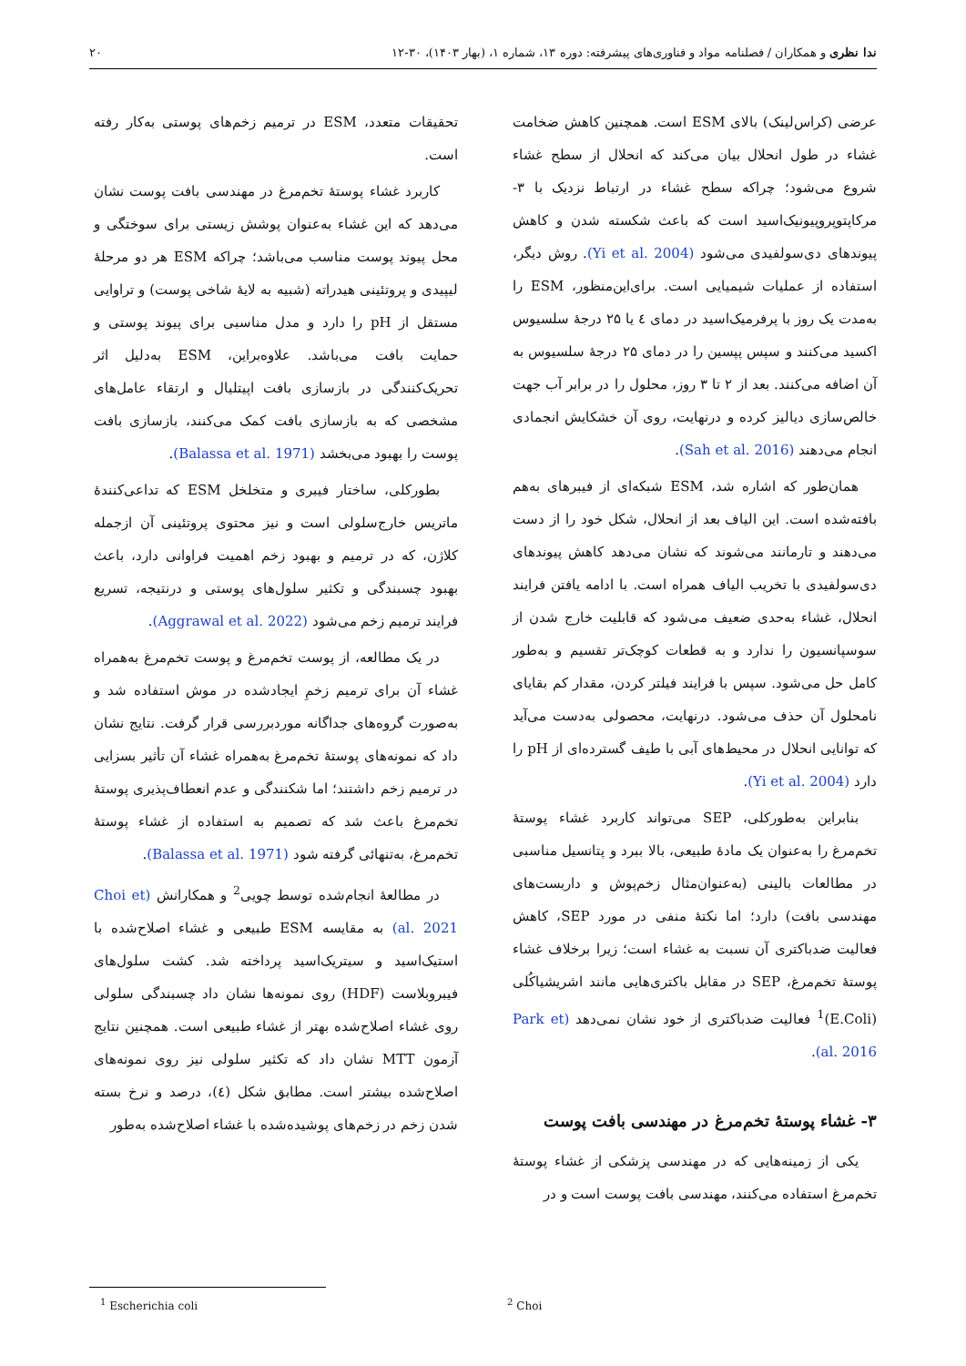ندا نظری و همکاران / فصلنامه مواد و فناوری‌های پیشرفته: دوره ۱۳، شماره ۱، (بهار ۱۴۰۳)، ۳۰-۱۲ ۲۰
عرضی (کراس‌لینک) بالای ESM است. همچنین کاهش ضخامت غشاء در طول انحلال بیان می‌کند که انحلال از سطح غشاء شروع می‌شود؛ چراکه سطح غشاء در ارتباط نزدیک با ۳- مرکاپتوپروپیونیک‌اسید است که باعث شکسته شدن و کاهش پیوندهای دی‌سولفیدی می‌شود (Yi et al. 2004). روش دیگر، استفاده از عملیات شیمیایی است. برای‌این‌منظور، ESM را به‌مدت یک روز با پرفرمیک‌اسید در دمای ٤ یا ۲۵ درجهٔ سلسیوس اکسید می‌کنند و سپس پپسین را در دمای ۲۵ درجهٔ سلسیوس به آن اضافه می‌کنند. بعد از ۲ تا ۳ روز، محلول را در برابر آب جهت خالص‌سازی دیالیز کرده و درنهایت، روی آن خشکایش انجمادی انجام می‌دهند (Sah et al. 2016).
همان‌طور که اشاره شد، ESM شبکه‌ای از فیبرهای به‌هم بافته‌شده است. این الیاف بعد از انحلال، شکل خود را از دست می‌دهند و تارمانند می‌شوند که نشان می‌دهد کاهش پیوندهای دی‌سولفیدی با تخریب الیاف همراه است. با ادامه یافتن فرایند انحلال، غشاء به‌حدی ضعیف می‌شود که قابلیت خارج شدن از سوسپانسیون را ندارد و به قطعات کوچک‌تر تقسیم و به‌طور کامل حل می‌شود. سپس با فرایند فیلتر کردن، مقدار کم بقایای نامحلول آن حذف می‌شود. درنهایت، محصولی به‌دست می‌آید که توانایی انحلال در محیط‌های آبی با طیف گسترده‌ای از pH را دارد (Yi et al. 2004).
بنابراین به‌طورکلی، SEP می‌تواند کاربرد غشاء پوستهٔ تخم‌مرغ را به‌عنوان یک مادهٔ طبیعی، بالا ببرد و پتانسیل مناسبی در مطالعات بالینی (به‌عنوان‌مثال زخم‌پوش و داربست‌های مهندسی بافت) دارد؛ اما نکتهٔ منفی در مورد SEP، کاهش فعالیت ضدباکتری آن نسبت به غشاء است؛ زیرا برخلاف غشاء پوستهٔ تخم‌مرغ، SEP در مقابل باکتری‌هایی مانند اشریشیاکُلی (E.Coli)<sup>1</sup> فعالیت ضدباکتری از خود نشان نمی‌دهد (Park et al. 2016).
۳- غشاء پوستهٔ تخم‌مرغ در مهندسی بافت پوست
یکی از زمینه‌هایی که در مهندسی پزشکی از غشاء پوستهٔ تخم‌مرغ استفاده می‌کنند، مهندسی بافت پوست است و در
تحقیقات متعدد، ESM در ترمیم زخم‌های پوستی به‌کار رفته است.
کاربرد غشاء پوستهٔ تخم‌مرغ در مهندسی بافت پوست نشان می‌دهد که این غشاء به‌عنوان پوشش زیستی برای سوختگی و محل پیوند پوست مناسب می‌باشد؛ چراکه ESM هر دو مرحلهٔ لیپیدی و پروتئینی هیدراته (شبیه به لایهٔ شاخی پوست) و تراوایی مستقل از pH را دارد و مدل مناسبی برای پیوند پوستی و حمایت بافت می‌باشد. علاوه‌براین، ESM به‌دلیل اثر تحریک‌کنندگی در بازسازی بافت اپیتلیال و ارتقاء عامل‌های مشخصی که به بازسازی بافت کمک می‌کنند، بازسازی بافت پوست را بهبود می‌بخشد (Balassa et al. 1971).
بطورکلی، ساختار فیبری و متخلخل ESM که تداعی‌کنندهٔ ماتریس خارج‌سلولی است و نیز محتوی پروتئینی آن ازجمله کلاژن، که در ترمیم و بهبود زخم اهمیت فراوانی دارد، باعث بهبود چسبندگی و تکثیر سلول‌های پوستی و درنتیجه، تسریع فرایند ترمیم زخم می‌شود (Aggrawal et al. 2022).
در یک مطالعه، از پوست تخم‌مرغ و پوست تخم‌مرغ به‌همراه غشاء آن برای ترمیم زخمِ ایجادشده در موش استفاده شد و به‌صورت گروه‌های جداگانه موردبررسی قرار گرفت. نتایج نشان داد که نمونه‌های پوستهٔ تخم‌مرغ به‌همراه غشاء آن تأثیر بسزایی در ترمیم زخم داشتند؛ اما شکنندگی و عدم انعطاف‌پذیری پوستهٔ تخم‌مرغ باعث شد که تصمیم به استفاده از غشاء پوستهٔ تخم‌مرغ، به‌تنهائی گرفته شود (Balassa et al. 1971).
در مطالعهٔ انجام‌شده توسط چویی<sup>2</sup> و همکارانش (Choi et al. 2021) به مقایسه ESM طبیعی و غشاء اصلاح‌شده با استیک‌اسید و سیتریک‌اسید پرداخته شد. کشت سلول‌های فیبروبلاست (HDF) روی نمونه‌ها نشان داد چسبندگی سلولی روی غشاء اصلاح‌شده بهتر از غشاء طبیعی است. همچنین نتایج آزمون MTT نشان داد که تکثیر سلولی نیز روی نمونه‌های اصلاح‌شده بیشتر است. مطابق شکل (٤)، درصد و نرخ بسته شدن زخم در زخم‌های پوشیده‌شده با غشاء اصلاح‌شده به‌طور
<sup>1</sup> Escherichia coli <sup>2</sup> Choi